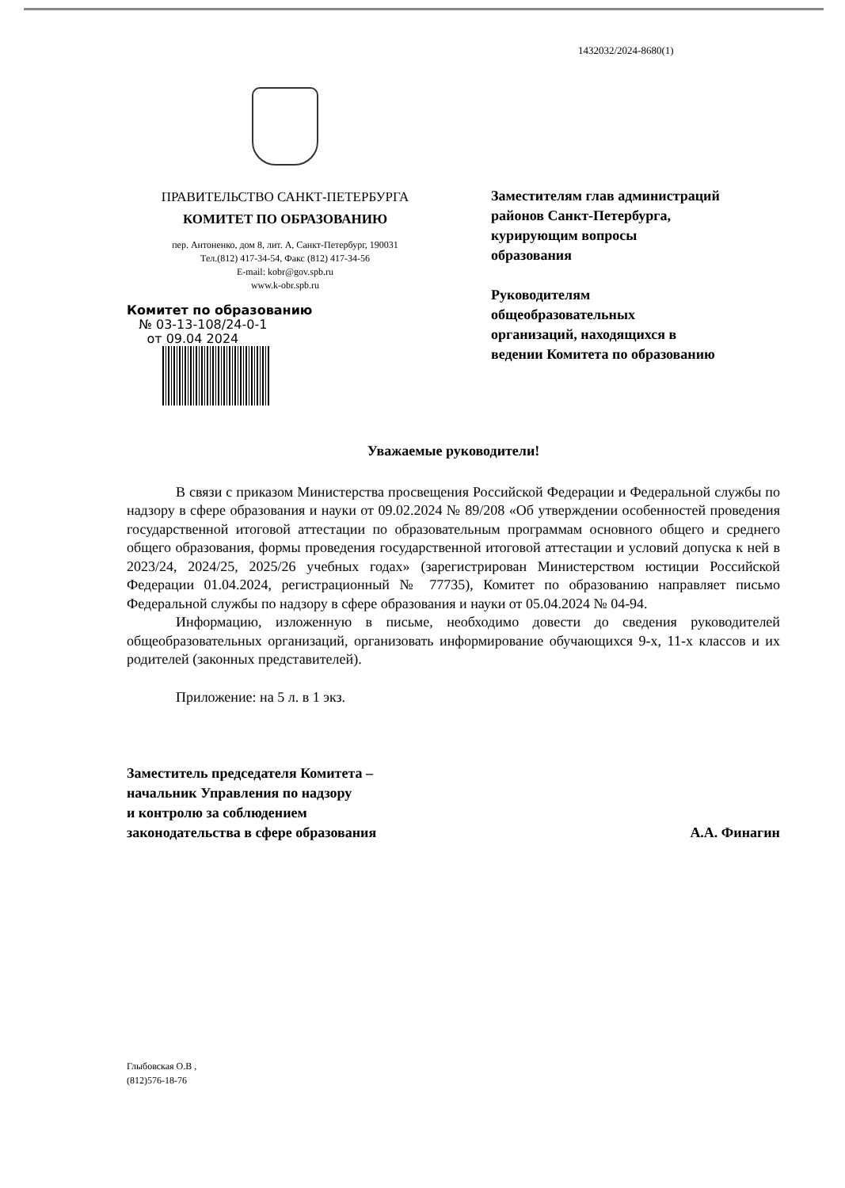1432032/2024-8680(1)
ПРАВИТЕЛЬСТВО САНКТ-ПЕТЕРБУРГА
КОМИТЕТ ПО ОБРАЗОВАНИЮ
пер. Антоненко, дом 8, лит. А, Санкт-Петербург, 190031
Тел.(812) 417-34-54, Факс (812) 417-34-56
E-mail: kobr@gov.spb.ru
www.k-obr.spb.ru
Комитет по образованию
№ 03-13-108/24-0-1
от 09.04 2024
Заместителям глав администраций районов Санкт-Петербурга, курирующим вопросы образования
Руководителям общеобразовательных организаций, находящихся в ведении Комитета по образованию
Уважаемые руководители!
В связи с приказом Министерства просвещения Российской Федерации и Федеральной службы по надзору в сфере образования и науки от 09.02.2024 № 89/208 «Об утверждении особенностей проведения государственной итоговой аттестации по образовательным программам основного общего и среднего общего образования, формы проведения государственной итоговой аттестации и условий допуска к ней в 2023/24, 2024/25, 2025/26 учебных годах» (зарегистрирован Министерством юстиции Российской Федерации 01.04.2024, регистрационный № 77735), Комитет по образованию направляет письмо Федеральной службы по надзору в сфере образования и науки от 05.04.2024 № 04-94.
Информацию, изложенную в письме, необходимо довести до сведения руководителей общеобразовательных организаций, организовать информирование обучающихся 9-х, 11-х классов и их родителей (законных представителей).
Приложение: на 5 л. в 1 экз.
Заместитель председателя Комитета –
начальник Управления по надзору
и контролю за соблюдением
законодательства в сфере образования
А.А. Финагин
Глыбовская О.В ,
(812)576-18-76